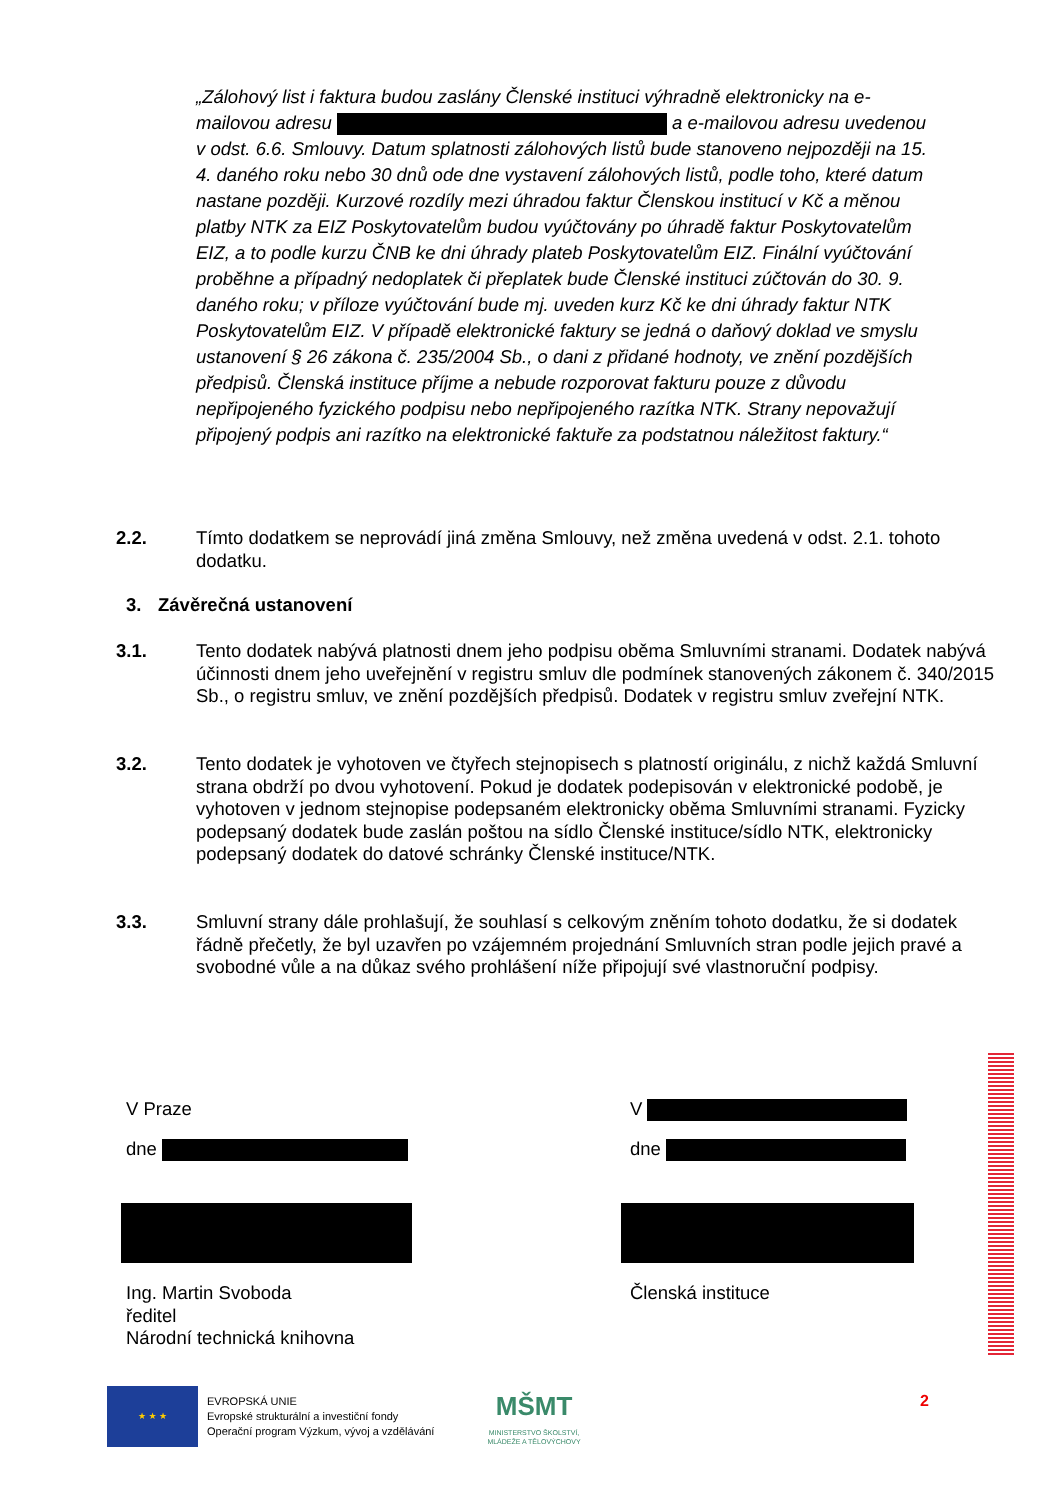„Zálohový list i faktura budou zaslány Členské instituci výhradně elektronicky na e-mailovou adresu a e-mailovou adresu uvedenou v odst. 6.6. Smlouvy. Datum splatnosti zálohových listů bude stanoveno nejpozději na 15. 4. daného roku nebo 30 dnů ode dne vystavení zálohových listů, podle toho, které datum nastane později. Kurzové rozdíly mezi úhradou faktur Členskou institucí v Kč a měnou platby NTK za EIZ Poskytovatelům budou vyúčtovány po úhradě faktur Poskytovatelům EIZ, a to podle kurzu ČNB ke dni úhrady plateb Poskytovatelům EIZ. Finální vyúčtování proběhne a případný nedoplatek či přeplatek bude Členské instituci zúčtován do 30. 9. daného roku; v příloze vyúčtování bude mj. uveden kurz Kč ke dni úhrady faktur NTK Poskytovatelům EIZ. V případě elektronické faktury se jedná o daňový doklad ve smyslu ustanovení § 26 zákona č. 235/2004 Sb., o dani z přidané hodnoty, ve znění pozdějších předpisů. Členská instituce příjme a nebude rozporovat fakturu pouze z důvodu nepřipojeného fyzického podpisu nebo nepřipojeného razítka NTK. Strany nepovažují připojený podpis ani razítko na elektronické faktuře za podstatnou náležitost faktury.“
2.2. Tímto dodatkem se neprovádí jiná změna Smlouvy, než změna uvedená v odst. 2.1. tohoto dodatku.
3. Závěrečná ustanovení
3.1. Tento dodatek nabývá platnosti dnem jeho podpisu oběma Smluvními stranami. Dodatek nabývá účinnosti dnem jeho uveřejnění v registru smluv dle podmínek stanovených zákonem č. 340/2015 Sb., o registru smluv, ve znění pozdějších předpisů. Dodatek v registru smluv zveřejní NTK.
3.2. Tento dodatek je vyhotoven ve čtyřech stejnopisech s platností originálu, z nichž každá Smluvní strana obdrží po dvou vyhotovení. Pokud je dodatek podepisován v elektronické podobě, je vyhotoven v jednom stejnopise podepsaném elektronicky oběma Smluvními stranami. Fyzicky podepsaný dodatek bude zaslán poštou na sídlo Členské instituce/sídlo NTK, elektronicky podepsaný dodatek do datové schránky Členské instituce/NTK.
3.3. Smluvní strany dále prohlašují, že souhlasí s celkovým zněním tohoto dodatku, že si dodatek řádně přečetly, že byl uzavřen po vzájemném projednání Smluvních stran podle jejich pravé a svobodné vůle a na důkaz svého prohlášení níže připojují své vlastnoruční podpisy.
V Praze
dne
V
dne
Ing. Martin Svoboda
ředitel
Národní technická knihovna
Členská instituce
★ ★ ★
EVROPSKÁ UNIE
Evropské strukturální a investiční fondy
Operační program Výzkum, vývoj a vzdělávání
MŠMT
MINISTERSTVO ŠKOLSTVÍ,
MLÁDEŽE A TĚLOVÝCHOVY
2